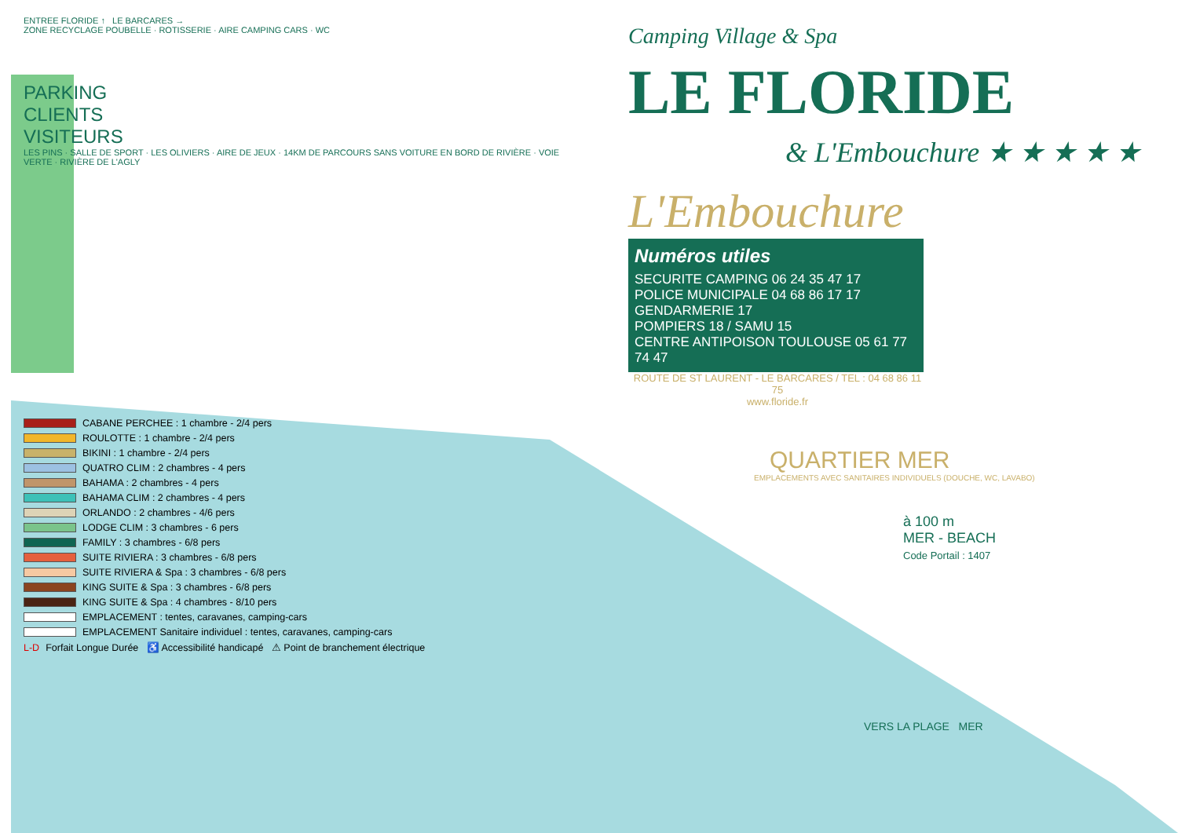ENTREE FLORIDE ↑ LE BARCARES →
ZONE RECYCLAGE POUBELLE · ROTISSERIE · AIRE CAMPING CARS · WC
PARKING
CLIENTS
VISITEURS
LES PINS · SALLE DE SPORT · LES OLIVIERS · AIRE DE JEUX · 14KM DE PARCOURS SANS VOITURE EN BORD DE RIVIÈRE · VOIE VERTE · RIVIÈRE DE L'AGLY
CABANE PERCHEE : 1 chambre - 2/4 pers
ROULOTTE : 1 chambre - 2/4 pers
BIKINI : 1 chambre - 2/4 pers
QUATRO CLIM : 2 chambres - 4 pers
BAHAMA : 2 chambres - 4 pers
BAHAMA CLIM : 2 chambres - 4 pers
ORLANDO : 2 chambres - 4/6 pers
LODGE CLIM : 3 chambres - 6 pers
FAMILY : 3 chambres - 6/8 pers
SUITE RIVIERA : 3 chambres - 6/8 pers
SUITE RIVIERA & Spa : 3 chambres - 6/8 pers
KING SUITE & Spa : 3 chambres - 6/8 pers
KING SUITE & Spa : 4 chambres - 8/10 pers
EMPLACEMENT : tentes, caravanes, camping-cars
EMPLACEMENT Sanitaire individuel : tentes, caravanes, camping-cars
L-D Forfait Longue Durée ♿ Accessibilité handicapé ⚠ Point de branchement électrique
Camping Village & Spa
LE FLORIDE
& L'Embouchure ★ ★ ★ ★ ★
L'Embouchure
Numéros utiles
SECURITE CAMPING 06 24 35 47 17
POLICE MUNICIPALE 04 68 86 17 17
GENDARMERIE 17
POMPIERS 18 / SAMU 15
CENTRE ANTIPOISON TOULOUSE 05 61 77 74 47
ROUTE DE ST LAURENT - LE BARCARES / TEL : 04 68 86 11 75
www.floride.fr
QUARTIER MER
EMPLACEMENTS AVEC SANITAIRES INDIVIDUELS (DOUCHE, WC, LAVABO)
à 100 m
MER - BEACH
Code Portail : 1407
VERS LA PLAGE MER